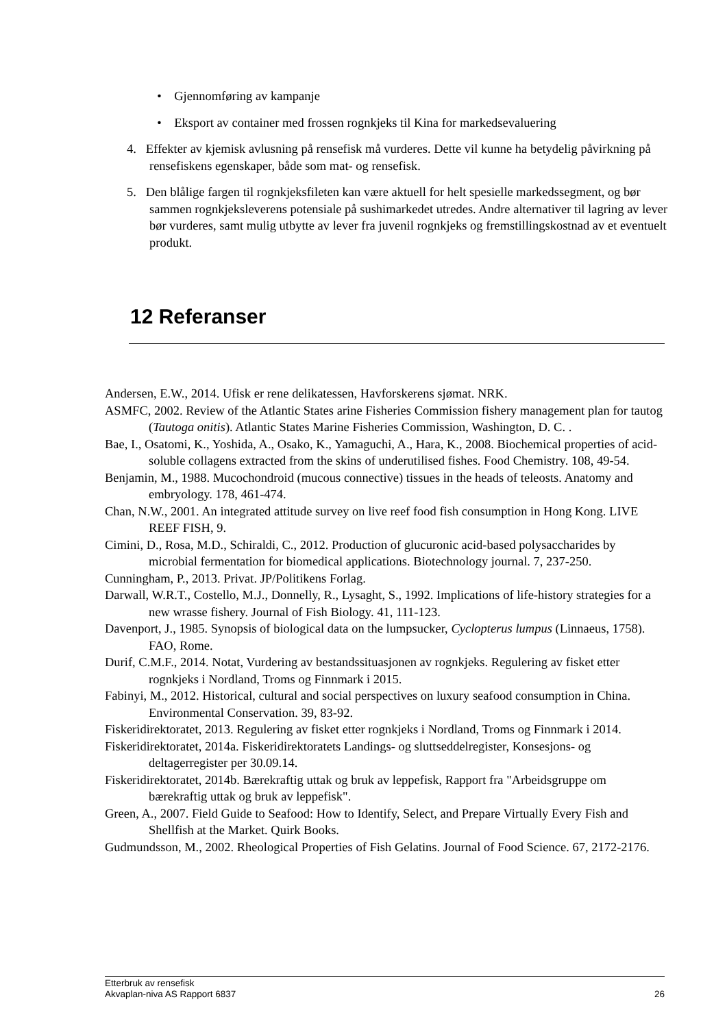• Gjennomføring av kampanje
• Eksport av container med frossen rognkjeks til Kina for markedsevaluering
4. Effekter av kjemisk avlusning på rensefisk må vurderes. Dette vil kunne ha betydelig påvirkning på rensefiskens egenskaper, både som mat- og rensefisk.
5. Den blålige fargen til rognkjeksfileten kan være aktuell for helt spesielle markedssegment, og bør sammen rognkjeksleverens potensiale på sushimarkedet utredes. Andre alternativer til lagring av lever bør vurderes, samt mulig utbytte av lever fra juvenil rognkjeks og fremstillingskostnad av et eventuelt produkt.
12 Referanser
Andersen, E.W., 2014. Ufisk er rene delikatessen, Havforskerens sjømat. NRK.
ASMFC, 2002. Review of the Atlantic States arine Fisheries Commission fishery management plan for tautog (Tautoga onitis). Atlantic States Marine Fisheries Commission, Washington, D. C. .
Bae, I., Osatomi, K., Yoshida, A., Osako, K., Yamaguchi, A., Hara, K., 2008. Biochemical properties of acid-soluble collagens extracted from the skins of underutilised fishes. Food Chemistry. 108, 49-54.
Benjamin, M., 1988. Mucochondroid (mucous connective) tissues in the heads of teleosts. Anatomy and embryology. 178, 461-474.
Chan, N.W., 2001. An integrated attitude survey on live reef food fish consumption in Hong Kong. LIVE REEF FISH, 9.
Cimini, D., Rosa, M.D., Schiraldi, C., 2012. Production of glucuronic acid-based polysaccharides by microbial fermentation for biomedical applications. Biotechnology journal. 7, 237-250.
Cunningham, P., 2013. Privat. JP/Politikens Forlag.
Darwall, W.R.T., Costello, M.J., Donnelly, R., Lysaght, S., 1992. Implications of life-history strategies for a new wrasse fishery. Journal of Fish Biology. 41, 111-123.
Davenport, J., 1985. Synopsis of biological data on the lumpsucker, Cyclopterus lumpus (Linnaeus, 1758). FAO, Rome.
Durif, C.M.F., 2014. Notat, Vurdering av bestandssituasjonen av rognkjeks. Regulering av fisket etter rognkjeks i Nordland, Troms og Finnmark i 2015.
Fabinyi, M., 2012. Historical, cultural and social perspectives on luxury seafood consumption in China. Environmental Conservation. 39, 83-92.
Fiskeridirektoratet, 2013. Regulering av fisket etter rognkjeks i Nordland, Troms og Finnmark i 2014.
Fiskeridirektoratet, 2014a. Fiskeridirektoratets Landings- og sluttseddelregister, Konsesjons- og deltagerregister per 30.09.14.
Fiskeridirektoratet, 2014b. Bærekraftig uttak og bruk av leppefisk, Rapport fra "Arbeidsgruppe om bærekraftig uttak og bruk av leppefisk".
Green, A., 2007. Field Guide to Seafood: How to Identify, Select, and Prepare Virtually Every Fish and Shellfish at the Market. Quirk Books.
Gudmundsson, M., 2002. Rheological Properties of Fish Gelatins. Journal of Food Science. 67, 2172-2176.
Etterbruk av rensefisk
Akvaplan-niva AS Rapport 6837 26